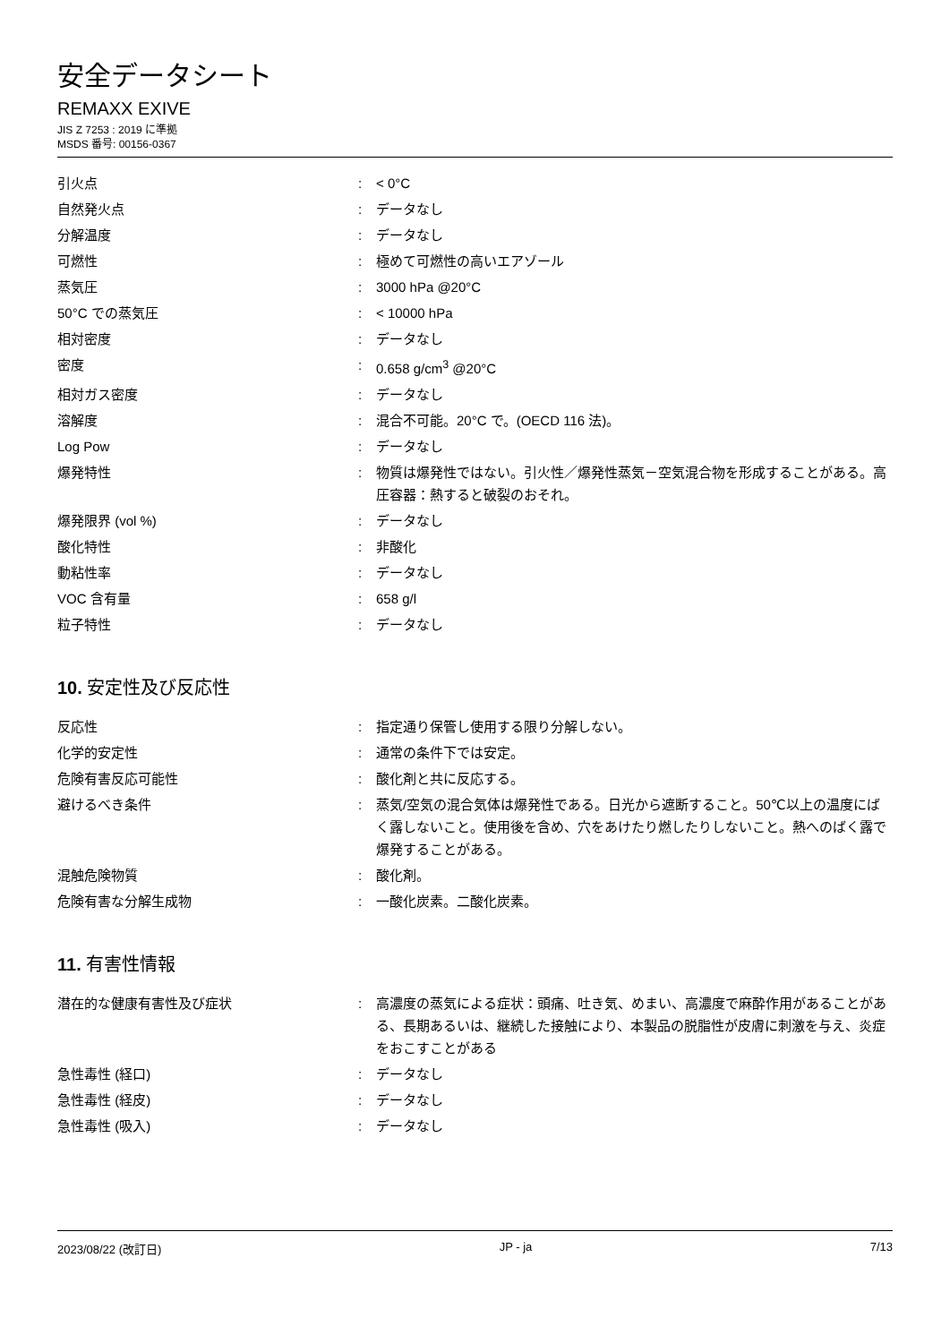安全データシート
REMAXX EXIVE
JIS Z 7253 : 2019 に準拠
MSDS 番号: 00156-0367
| 引火点 | : | < 0°C |
| 自然発火点 | : | データなし |
| 分解温度 | : | データなし |
| 可燃性 | : | 極めて可燃性の高いエアゾール |
| 蒸気圧 | : | 3000 hPa @20°C |
| 50°C での蒸気圧 | : | < 10000 hPa |
| 相対密度 | : | データなし |
| 密度 | : | 0.658 g/cm<sup>3</sup> @20°C |
| 相対ガス密度 | : | データなし |
| 溶解度 | : | 混合不可能。20°C で。(OECD 116 法)。 |
| Log Pow | : | データなし |
| 爆発特性 | : | 物質は爆発性ではない。引火性／爆発性蒸気－空気混合物を形成することがある。高圧容器：熱すると破裂のおそれ。 |
| 爆発限界 (vol %) | : | データなし |
| 酸化特性 | : | 非酸化 |
| 動粘性率 | : | データなし |
| VOC 含有量 | : | 658 g/l |
| 粒子特性 | : | データなし |
10. 安定性及び反応性
| 反応性 | : | 指定通り保管し使用する限り分解しない。 |
| 化学的安定性 | : | 通常の条件下では安定。 |
| 危険有害反応可能性 | : | 酸化剤と共に反応する。 |
| 避けるべき条件 | : | 蒸気/空気の混合気体は爆発性である。日光から遮断すること。50℃以上の温度にばく露しないこと。使用後を含め、穴をあけたり燃したりしないこと。熱へのばく露で爆発することがある。 |
| 混触危険物質 | : | 酸化剤。 |
| 危険有害な分解生成物 | : | 一酸化炭素。二酸化炭素。 |
11. 有害性情報
| 潜在的な健康有害性及び症状 | : | 高濃度の蒸気による症状：頭痛、吐き気、めまい、高濃度で麻酔作用があることがある、長期あるいは、継続した接触により、本製品の脱脂性が皮膚に刺激を与え、炎症をおこすことがある |
| 急性毒性 (経口) | : | データなし |
| 急性毒性 (経皮) | : | データなし |
| 急性毒性 (吸入) | : | データなし |
2023/08/22 (改訂日) JP - ja 7/13